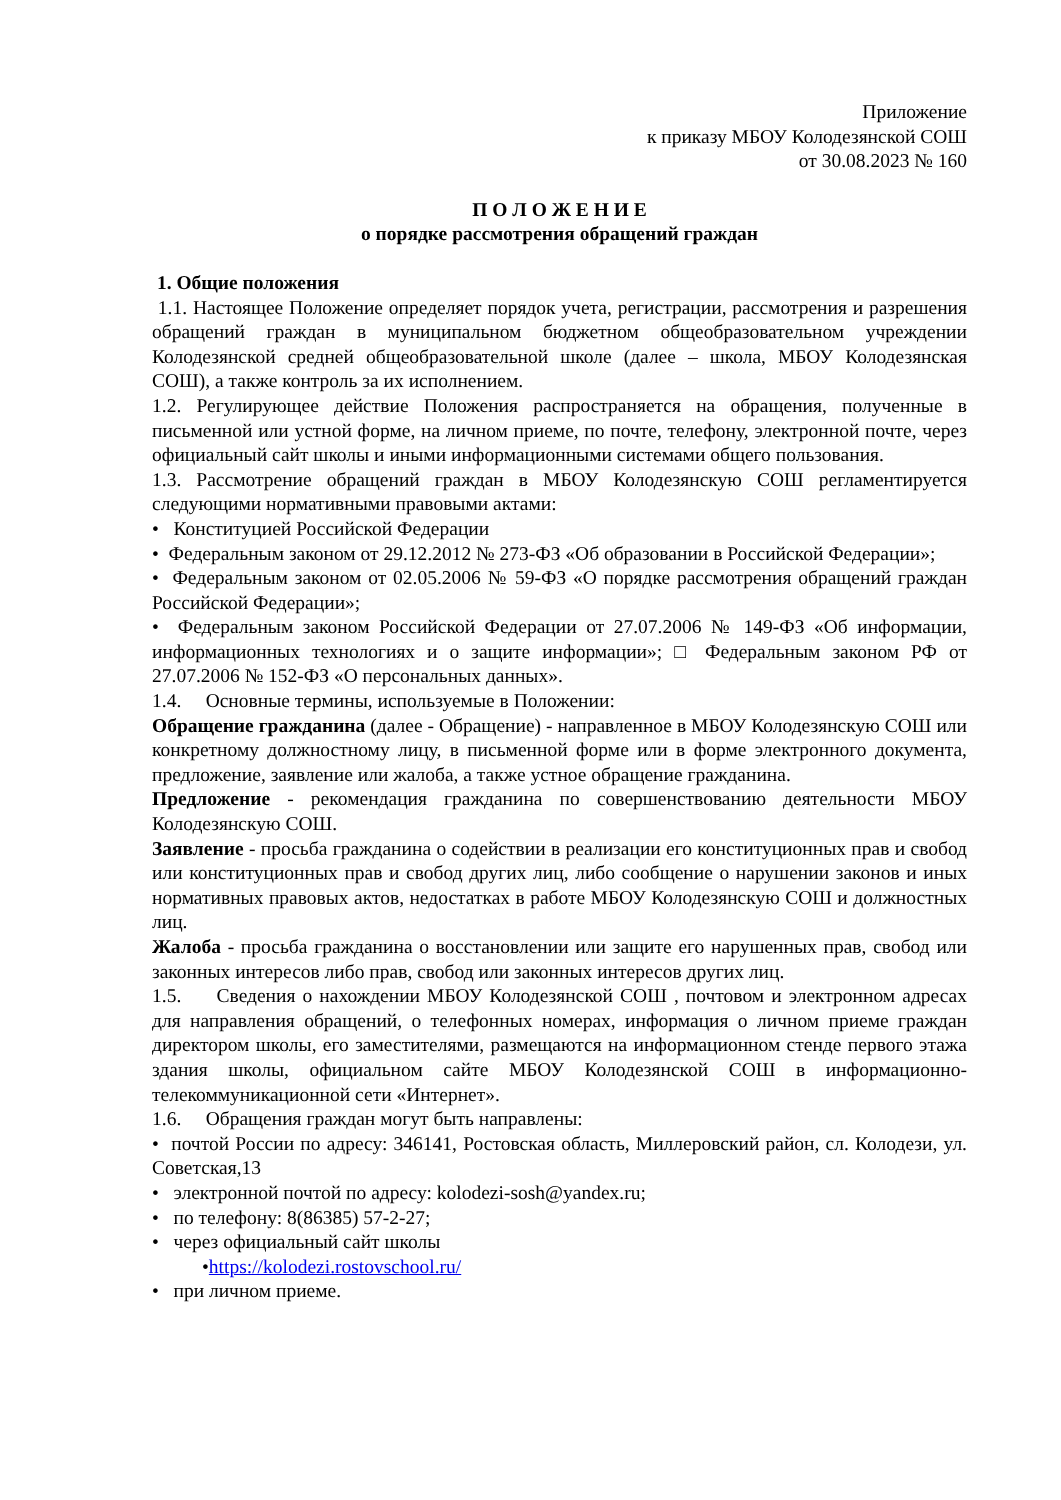Приложение
к приказу МБОУ Колодезянской СОШ
от 30.08.2023 № 160
П О Л О Ж Е Н И Е
о порядке рассмотрения обращений граждан
1. Общие положения
1.1. Настоящее Положение определяет порядок учета, регистрации, рассмотрения и разрешения обращений граждан в муниципальном бюджетном общеобразовательном учреждении Колодезянской средней общеобразовательной школе (далее – школа, МБОУ Колодезянская СОШ), а также контроль за их исполнением.
1.2. Регулирующее действие Положения распространяется на обращения, полученные в письменной или устной форме, на личном приеме, по почте, телефону, электронной почте, через официальный сайт школы и иными информационными системами общего пользования.
1.3. Рассмотрение обращений граждан в МБОУ Колодезянскую СОШ регламентируется следующими нормативными правовыми актами:
• Конституцией Российской Федерации
• Федеральным законом от 29.12.2012 № 273-ФЗ «Об образовании в Российской Федерации»;
• Федеральным законом от 02.05.2006 № 59-ФЗ «О порядке рассмотрения обращений граждан Российской Федерации»;
• Федеральным законом Российской Федерации от 27.07.2006 № 149-ФЗ «Об информации, информационных технологиях и о защите информации»; □ Федеральным законом РФ от 27.07.2006 № 152-ФЗ «О персональных данных».
1.4. Основные термины, используемые в Положении:
Обращение гражданина (далее - Обращение) - направленное в МБОУ Колодезянскую СОШ или конкретному должностному лицу, в письменной форме или в форме электронного документа, предложение, заявление или жалоба, а также устное обращение гражданина.
Предложение - рекомендация гражданина по совершенствованию деятельности МБОУ Колодезянскую СОШ.
Заявление - просьба гражданина о содействии в реализации его конституционных прав и свобод или конституционных прав и свобод других лиц, либо сообщение о нарушении законов и иных нормативных правовых актов, недостатках в работе МБОУ Колодезянскую СОШ и должностных лиц.
Жалоба - просьба гражданина о восстановлении или защите его нарушенных прав, свобод или законных интересов либо прав, свобод или законных интересов других лиц.
1.5. Сведения о нахождении МБОУ Колодезянской СОШ , почтовом и электронном адресах для направления обращений, о телефонных номерах, информация о личном приеме граждан директором школы, его заместителями, размещаются на информационном стенде первого этажа здания школы, официальном сайте МБОУ Колодезянской СОШ в информационно- телекоммуникационной сети «Интернет».
1.6. Обращения граждан могут быть направлены:
• почтой России по адресу: 346141, Ростовская область, Миллеровский район, сл. Колодези, ул. Советская,13
• электронной почтой по адресу: kolodezi-sosh@yandex.ru;
• по телефону: 8(86385) 57-2-27;
• через официальный сайт школы
•https://kolodezi.rostovschool.ru/
• при личном приеме.